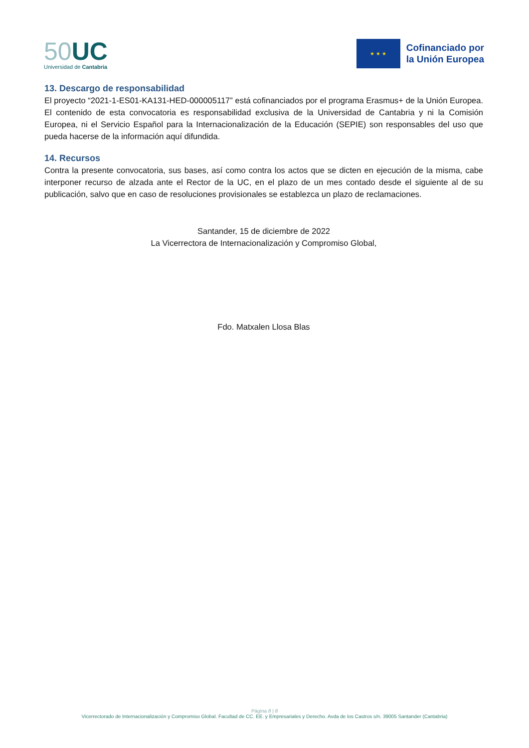50 UC
Universidad de Cantabria
★ ★ ★
Cofinanciado por
la Unión Europea
13. Descargo de responsabilidad
El proyecto “2021-1-ES01-KA131-HED-000005117” está cofinanciados por el programa Erasmus+ de la Unión Europea. El contenido de esta convocatoria es responsabilidad exclusiva de la Universidad de Cantabria y ni la Comisión Europea, ni el Servicio Español para la Internacionalización de la Educación (SEPIE) son responsables del uso que pueda hacerse de la información aquí difundida.
14. Recursos
Contra la presente convocatoria, sus bases, así como contra los actos que se dicten en ejecución de la misma, cabe interponer recurso de alzada ante el Rector de la UC, en el plazo de un mes contado desde el siguiente al de su publicación, salvo que en caso de resoluciones provisionales se establezca un plazo de reclamaciones.
Santander, 15 de diciembre de 2022
La Vicerrectora de Internacionalización y Compromiso Global,
Fdo. Matxalen Llosa Blas
Página 8 | 8
Vicerrectorado de Internacionalización y Compromiso Global. Facultad de CC. EE. y Empresariales y Derecho. Avda de los Castros s/n. 39005 Santander (Cantabria)